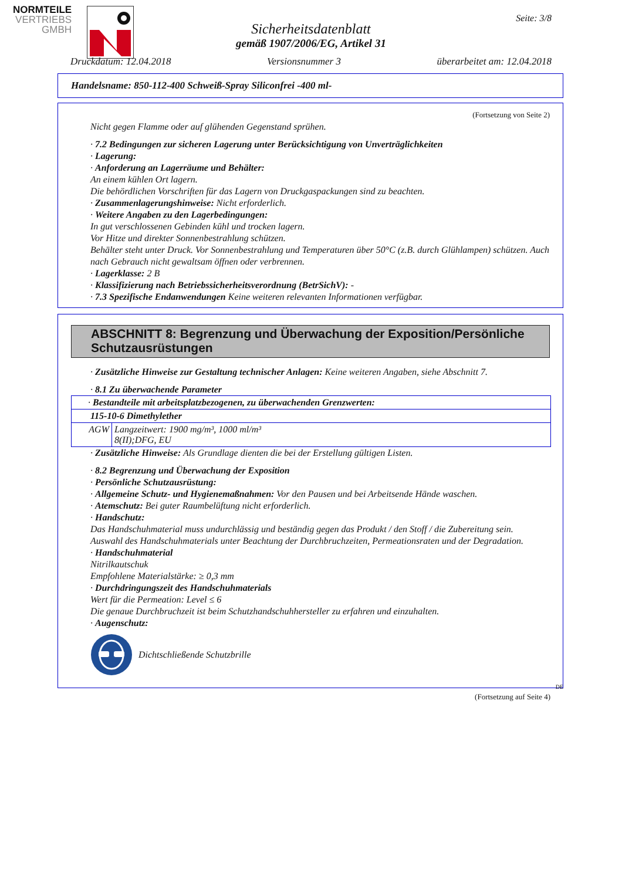NORMTEILE
VERTRIEBS
GMBH
Seite: 3/8
Sicherheitsdatenblatt
gemäß 1907/2006/EG, Artikel 31
Druckdatum: 12.04.2018 Versionsnummer 3 überarbeitet am: 12.04.2018
Handelsname: 850-112-400 Schweiß-Spray Siliconfrei -400 ml-
(Fortsetzung von Seite 2)
Nicht gegen Flamme oder auf glühenden Gegenstand sprühen.
· 7.2 Bedingungen zur sicheren Lagerung unter Berücksichtigung von Unverträglichkeiten
· Lagerung:
· Anforderung an Lagerräume und Behälter:
An einem kühlen Ort lagern.
Die behördlichen Vorschriften für das Lagern von Druckgaspackungen sind zu beachten.
· Zusammenlagerungshinweise: Nicht erforderlich.
· Weitere Angaben zu den Lagerbedingungen:
In gut verschlossenen Gebinden kühl und trocken lagern.
Vor Hitze und direkter Sonnenbestrahlung schützen.
Behälter steht unter Druck. Vor Sonnenbestrahlung und Temperaturen über 50°C (z.B. durch Glühlampen) schützen. Auch nach Gebrauch nicht gewaltsam öffnen oder verbrennen.
· Lagerklasse: 2 B
· Klassifizierung nach Betriebssicherheitsverordnung (BetrSichV): -
· 7.3 Spezifische Endanwendungen Keine weiteren relevanten Informationen verfügbar.
ABSCHNITT 8: Begrenzung und Überwachung der Exposition/Persönliche Schutzausrüstungen
· Zusätzliche Hinweise zur Gestaltung technischer Anlagen: Keine weiteren Angaben, siehe Abschnitt 7.
· 8.1 Zu überwachende Parameter
| · Bestandteile mit arbeitsplatzbezogenen, zu überwachenden Grenzwerten: | |
| 115-10-6 Dimethylether | |
| AGW | Langzeitwert: 1900 mg/m³, 1000 ml/m³ 8(II);DFG, EU |
· Zusätzliche Hinweise: Als Grundlage dienten die bei der Erstellung gültigen Listen.
· 8.2 Begrenzung und Überwachung der Exposition
· Persönliche Schutzausrüstung:
· Allgemeine Schutz- und Hygienemaßnahmen: Vor den Pausen und bei Arbeitsende Hände waschen.
· Atemschutz: Bei guter Raumbelüftung nicht erforderlich.
· Handschutz:
Das Handschuhmaterial muss undurchlässig und beständig gegen das Produkt / den Stoff / die Zubereitung sein.
Auswahl des Handschuhmaterials unter Beachtung der Durchbruchzeiten, Permeationsraten und der Degradation.
· Handschuhmaterial
Nitrilkautschuk
Empfohlene Materialstärke: ≥ 0,3 mm
· Durchdringungszeit des Handschuhmaterials
Wert für die Permeation: Level ≤ 6
Die genaue Durchbruchzeit ist beim Schutzhandschuhhersteller zu erfahren und einzuhalten.
· Augenschutz:
Dichtschließende Schutzbrille
DE
(Fortsetzung auf Seite 4)